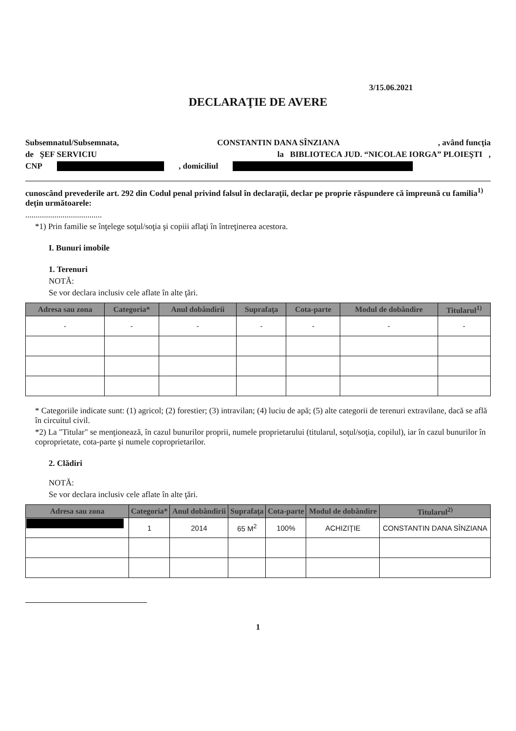3/15.06.2021
DECLARAŢIE DE AVERE
Subsemnatul/Subsemnata, CONSTANTIN DANA SÎNZIANA, având funcţia
de ŞEF SERVICIU la BIBLIOTECA JUD. “NICOLAE IORGA” PLOIEŞTI ,
CNP , domiciliul
cunoscând prevederile art. 292 din Codul penal privind falsul în declaraţii, declar pe proprie răspundere că împreună cu familia<sup>1)</sup> deţin următoarele:
.....................................
*1) Prin familie se înţelege soţul/soţia şi copiii aflaţi în întreţinerea acestora.
I. Bunuri imobile
1. Terenuri
NOTĂ:
Se vor declara inclusiv cele aflate în alte ţări.
| Adresa sau zona | Categoria* | Anul dobândirii | Suprafaţa | Cota-parte | Modul de dobândire | Titularul<sup>1)</sup> |
| --- | --- | --- | --- | --- | --- | --- |
| - | - | - | - | - | - | - |
* Categoriile indicate sunt: (1) agricol; (2) forestier; (3) intravilan; (4) luciu de apă; (5) alte categorii de terenuri extravilane, dacă se află în circuitul civil.
*2) La "Titular" se menţionează, în cazul bunurilor proprii, numele proprietarului (titularul, soţul/soţia, copilul), iar în cazul bunurilor în coproprietate, cota-parte şi numele coproprietarilor.
2. Clădiri
NOTĂ:
Se vor declara inclusiv cele aflate în alte ţări.
| Adresa sau zona | Categoria* | Anul dobândirii | Suprafaţa | Cota-parte | Modul de dobândire | Titularul<sup>2)</sup> |
| --- | --- | --- | --- | --- | --- | --- |
| | 1 | 2014 | 65 M<sup>2</sup> | 100% | ACHIZIŢIE | CONSTANTIN DANA SÎNZIANA |
1